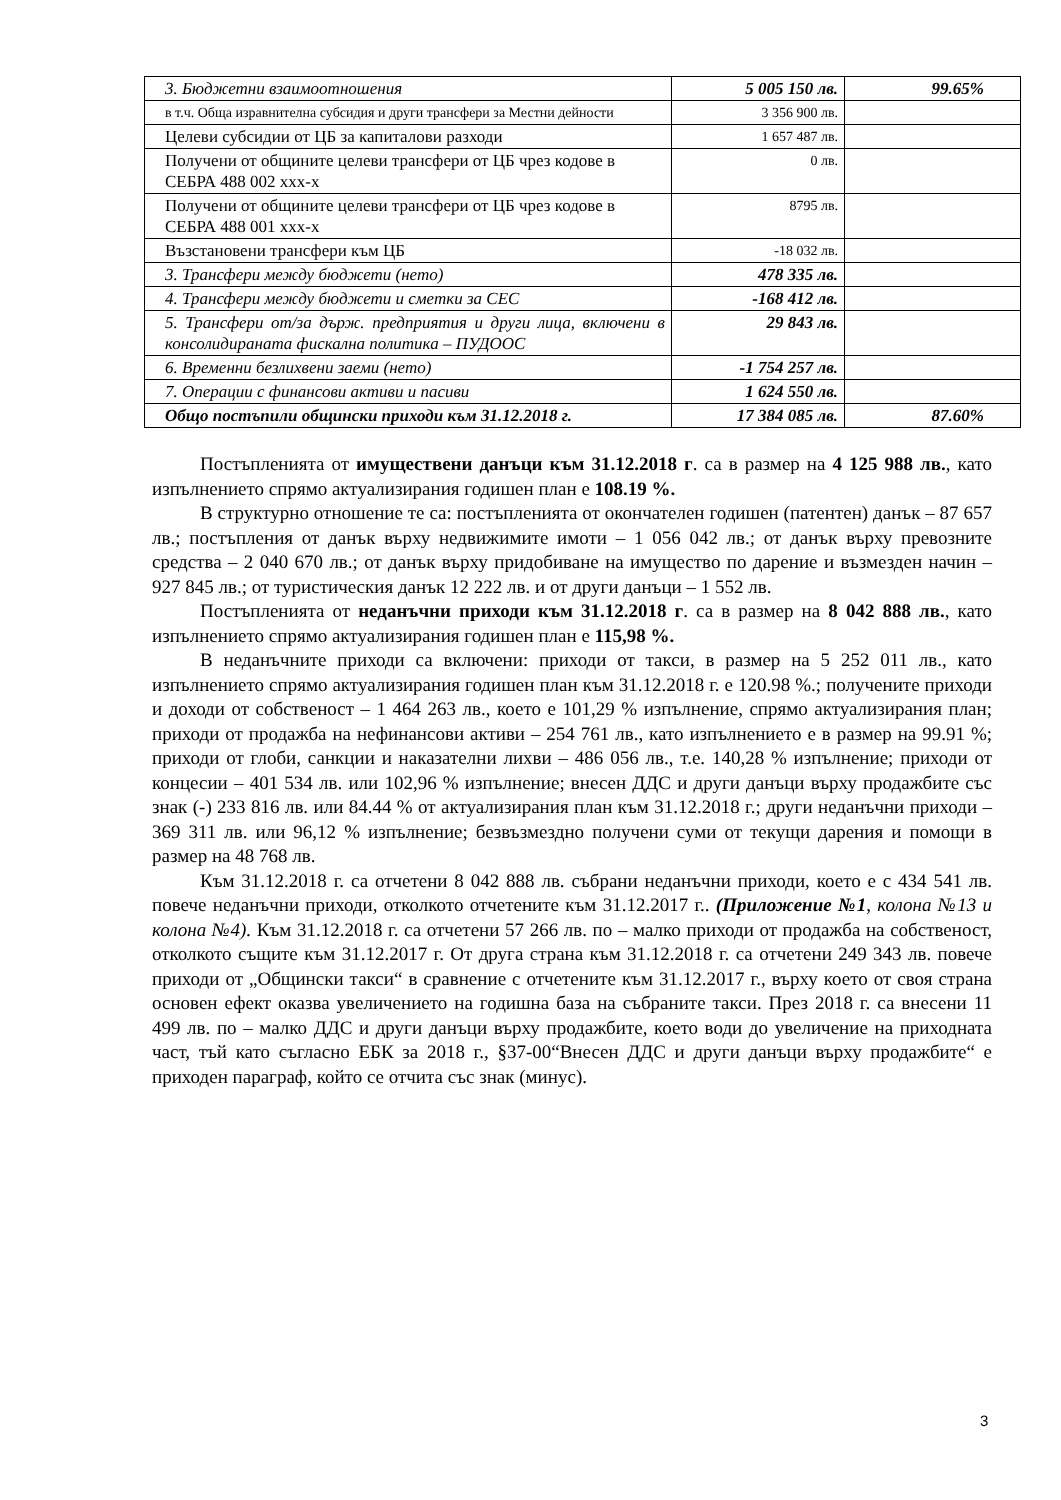| 3. Бюджетни взаимоотношения | 5 005 150 лв. | 99.65% |
| в т.ч. Обща изравнителна субсидия и други трансфери за Местни дейности | 3 356 900 лв. | |
| Целеви субсидии от ЦБ за капиталови разходи | 1 657 487 лв. | |
| Получени от общините целеви трансфери от ЦБ чрез кодове в СЕБРА 488 002 ххх-х | 0 лв. | |
| Получени от общините целеви трансфери от ЦБ чрез кодове в СЕБРА 488 001 ххх-х | 8795 лв. | |
| Възстановени трансфери към ЦБ | -18 032 лв. | |
| 3. Трансфери между бюджети (нето) | 478 335 лв. | |
| 4. Трансфери между бюджети и сметки за СЕС | -168 412 лв. | |
| 5. Трансфери от/за държ. предприятия и други лица, включени в консолидираната фискална политика – ПУДООС | 29 843 лв. | |
| 6. Временни безлихвени заеми (нето) | -1 754 257 лв. | |
| 7. Операции с финансови активи и пасиви | 1 624 550 лв. | |
| Общо постъпили общински приходи към 31.12.2018 г. | 17 384 085 лв. | 87.60% |
Постъпленията от имуществени данъци към 31.12.2018 г. са в размер на 4 125 988 лв., като изпълнението спрямо актуализирания годишен план е 108.19 %.
В структурно отношение те са: постъпленията от окончателен годишен (патентен) данък – 87 657 лв.; постъпления от данък върху недвижимите имоти – 1 056 042 лв.; от данък върху превозните средства – 2 040 670 лв.; от данък върху придобиване на имущество по дарение и възмезден начин – 927 845 лв.; от туристическия данък 12 222 лв. и от други данъци – 1 552 лв.
Постъпленията от неданъчни приходи към 31.12.2018 г. са в размер на 8 042 888 лв., като изпълнението спрямо актуализирания годишен план е 115,98 %.
В неданъчните приходи са включени: приходи от такси, в размер на 5 252 011 лв., като изпълнението спрямо актуализирания годишен план към 31.12.2018 г. е 120.98 %.; получените приходи и доходи от собственост – 1 464 263 лв., което е 101,29 % изпълнение, спрямо актуализирания план; приходи от продажба на нефинансови активи – 254 761 лв., като изпълнението е в размер на 99.91 %; приходи от глоби, санкции и наказателни лихви – 486 056 лв., т.е. 140,28 % изпълнение; приходи от концесии – 401 534 лв. или 102,96 % изпълнение; внесен ДДС и други данъци върху продажбите със знак (-) 233 816 лв. или 84.44 % от актуализирания план към 31.12.2018 г.; други неданъчни приходи – 369 311 лв. или 96,12 % изпълнение; безвъзмездно получени суми от текущи дарения и помощи в размер на 48 768 лв.
Към 31.12.2018 г. са отчетени 8 042 888 лв. събрани неданъчни приходи, което е с 434 541 лв. повече неданъчни приходи, отколкото отчетените към 31.12.2017 г.. (Приложение №1, колона №13 и колона №4). Към 31.12.2018 г. са отчетени 57 266 лв. по – малко приходи от продажба на собственост, отколкото същите към 31.12.2017 г. От друга страна към 31.12.2018 г. са отчетени 249 343 лв. повече приходи от „Общински такси“ в сравнение с отчетените към 31.12.2017 г., върху което от своя страна основен ефект оказва увеличението на годишна база на събраните такси. През 2018 г. са внесени 11 499 лв. по – малко ДДС и други данъци върху продажбите, което води до увеличение на приходната част, тъй като съгласно ЕБК за 2018 г., §37-00“Внесен ДДС и други данъци върху продажбите“ е приходен параграф, който се отчита със знак (минус).
3